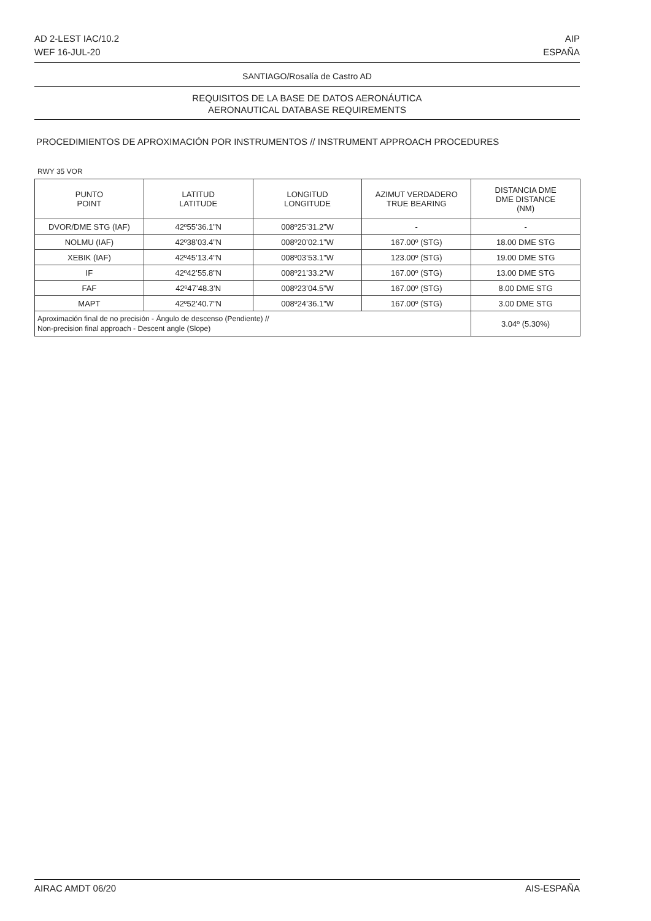AD 2-LEST IAC/10.2
WEF 16-JUL-20
AIP
ESPAÑA
SANTIAGO/Rosalía de Castro AD
REQUISITOS DE LA BASE DE DATOS AERONÁUTICA
AERONAUTICAL DATABASE REQUIREMENTS
PROCEDIMIENTOS DE APROXIMACIÓN POR INSTRUMENTOS // INSTRUMENT APPROACH PROCEDURES
RWY 35 VOR
| PUNTO POINT | LATITUD LATITUDE | LONGITUD LONGITUDE | AZIMUT VERDADERO TRUE BEARING | DISTANCIA DME DME DISTANCE (NM) |
| --- | --- | --- | --- | --- |
| DVOR/DME STG (IAF) | 42º55’36.1”N | 008º25’31.2”W | - | - |
| NOLMU (IAF) | 42º38’03.4”N | 008º20’02.1”W | 167.00º (STG) | 18.00 DME STG |
| XEBIK (IAF) | 42º45’13.4”N | 008º03’53.1”W | 123.00º (STG) | 19.00 DME STG |
| IF | 42º42’55.8”N | 008º21’33.2”W | 167.00º (STG) | 13.00 DME STG |
| FAF | 42º47’48.3’N | 008º23’04.5”W | 167.00º (STG) | 8.00 DME STG |
| MAPT | 42º52’40.7”N | 008º24’36.1”W | 167.00º (STG) | 3.00 DME STG |
| Aproximación final de no precisión - Ángulo de descenso (Pendiente) // Non-precision final approach - Descent angle (Slope) | | | | 3.04º (5.30%) |
AIRAC AMDT 06/20 AIS-ESPAÑA